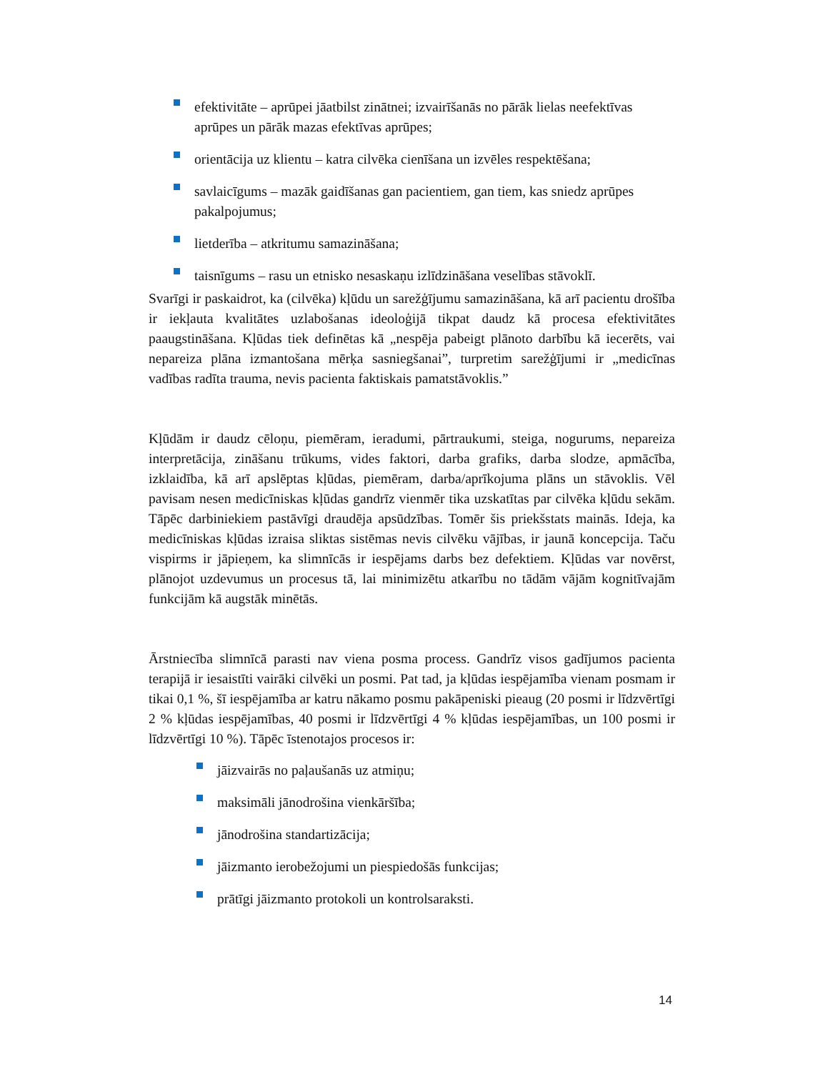efektivitāte – aprūpei jāatbilst zinātnei; izvairīšanās no pārāk lielas neefektīvas aprūpes un pārāk mazas efektīvas aprūpes;
orientācija uz klientu – katra cilvēka cienīšana un izvēles respektēšana;
savlaicīgums – mazāk gaidīšanas gan pacientiem, gan tiem, kas sniedz aprūpes pakalpojumus;
lietderība – atkritumu samazināšana;
taisnīgums – rasu un etnisko nesaskaņu izlīdzināšana veselības stāvoklī.
Svarīgi ir paskaidrot, ka (cilvēka) kļūdu un sarežģījumu samazināšana, kā arī pacientu drošība ir iekļauta kvalitātes uzlabošanas ideoloģijā tikpat daudz kā procesa efektivitātes paaugstināšana. Kļūdas tiek definētas kā „nespēja pabeigt plānoto darbību kā iecerēts, vai nepareiza plāna izmantošana mērķa sasniegšanai”, turpretim sarežģījumi ir „medicīnas vadības radīta trauma, nevis pacienta faktiskais pamatstāvoklis.”
Kļūdām ir daudz cēloņu, piemēram, ieradumi, pārtraukumi, steiga, nogurums, nepareiza interpretācija, zināšanu trūkums, vides faktori, darba grafiks, darba slodze, apmācība, izklaidība, kā arī apslēptas kļūdas, piemēram, darba/aprīkojuma plāns un stāvoklis. Vēl pavisam nesen medicīniskas kļūdas gandrīz vienmēr tika uzskatītas par cilvēka kļūdu sekām. Tāpēc darbiniekiem pastāvīgi draudēja apsūdzības. Tomēr šis priekšstats mainās. Ideja, ka medicīniskas kļūdas izraisa sliktas sistēmas nevis cilvēku vājības, ir jaunā koncepcija. Taču vispirms ir jāpieņem, ka slimnīcās ir iespējams darbs bez defektiem. Kļūdas var novērst, plānojot uzdevumus un procesus tā, lai minimizētu atkarību no tādām vājām kognitīvajām funkcijām kā augstāk minētās.
Ārstniecība slimnīcā parasti nav viena posma process. Gandrīz visos gadījumos pacienta terapijā ir iesaistīti vairāki cilvēki un posmi. Pat tad, ja kļūdas iespējamība vienam posmam ir tikai 0,1 %, šī iespējamība ar katru nākamo posmu pakāpeniski pieaug (20 posmi ir līdzvērtīgi 2 % kļūdas iespējamības, 40 posmi ir līdzvērtīgi 4 % kļūdas iespējamības, un 100 posmi ir līdzvērtīgi 10 %). Tāpēc īstenotajos procesos ir:
jāizvairās no paļaušanās uz atmiņu;
maksimāli jānodrošina vienkāršība;
jānodrošina standartizācija;
jāizmanto ierobežojumi un piespiedošās funkcijas;
prātīgi jāizmanto protokoli un kontrolsaraksti.
14